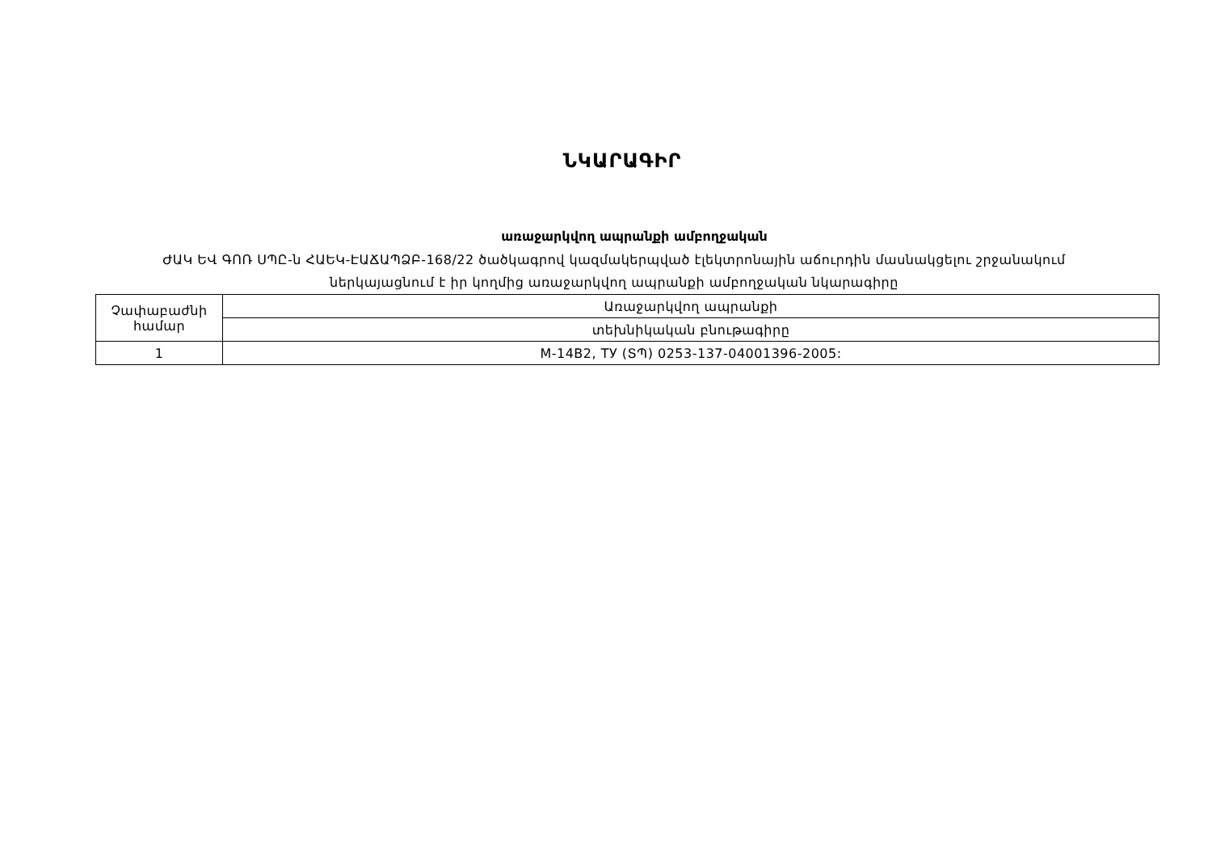ՆԿԱՐԱԳԻՐ
առաջարկվող ապրանքի ամբողջական
ԺԱԿ ԵՎ ԳՈՌ ՍՊԸ-ն ՀԱԵԿ-ԷԱՃԱՊՁԲ-168/22 ծածկագրով կազմակերպված էլեկտրոնային աճուրդին մասնակցելու շրջանակում
ներկայացնում է իր կողմից առաջարկվող ապրանքի ամբողջական նկարագիրը
| Չափաբաժնի համար | Առաջարկվող ապրանքի |
| | տեխնիկական բնութագիրը |
| 1 | М-14В2, ТУ (ՏՊ) 0253-137-04001396-2005: |